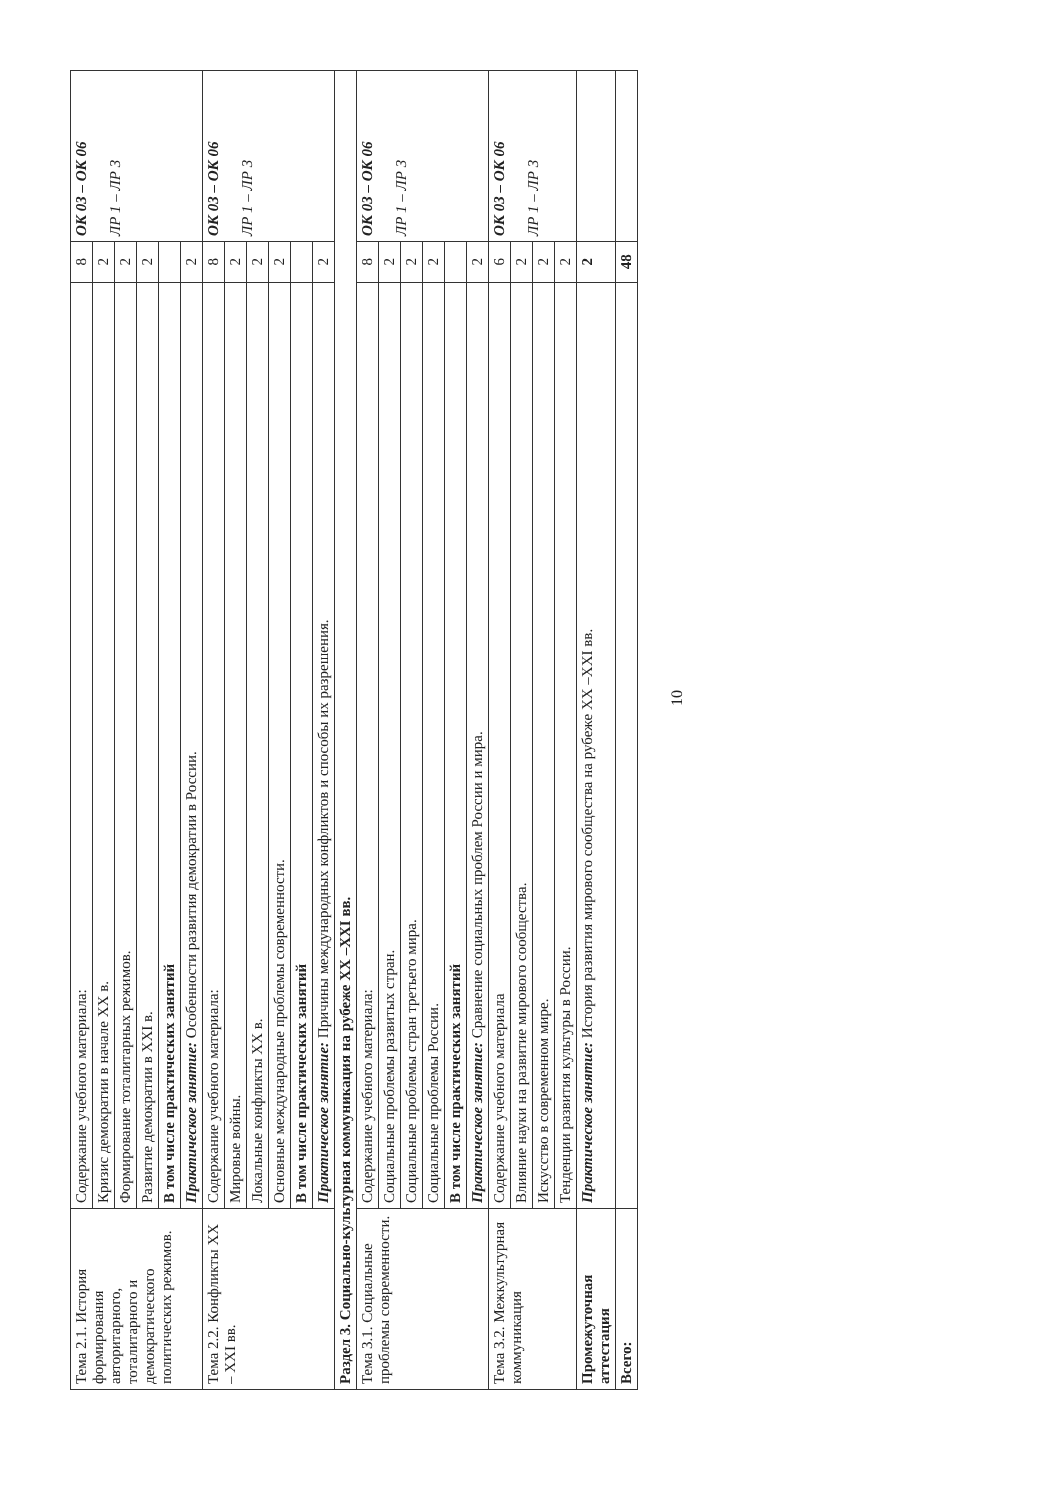| Тема 2.1. История формирования авторитарного, тоталитарного и демократического политических режимов. | Содержание учебного материала: | 8 | ОК 03 – ОК 06 ЛР 1 – ЛР 3 |
| | Кризис демократии в начале XX в. | 2 | |
| | Формирование тоталитарных режимов. | 2 | |
| | Развитие демократии в XXI в. | 2 | |
| | В том числе практических занятий | | |
| | Практическое занятие: Особенности развития демократии в России. | 2 | |
| Тема 2.2. Конфликты XX – XXI вв. | Содержание учебного материала: | 8 | ОК 03 – ОК 06 ЛР 1 – ЛР 3 |
| | Мировые войны. | 2 | |
| | Локальные конфликты XX в. | 2 | |
| | Основные международные проблемы современности. | 2 | |
| | В том числе практических занятий | | |
| | Практическое занятие: Причины международных конфликтов и способы их разрешения. | 2 | |
| Раздел 3. Социально-культурная коммуникация на рубеже XX –XXI вв. | | | |
| Тема 3.1. Социальные проблемы современности. | Содержание учебного материала: | 8 | ОК 03 – ОК 06 ЛР 1 – ЛР 3 |
| | Социальные проблемы развитых стран. | 2 | |
| | Социальные проблемы стран третьего мира. | 2 | |
| | Социальные проблемы России. | 2 | |
| | В том числе практических занятий | | |
| | Практическое занятие: Сравнение социальных проблем России и мира. | 2 | |
| Тема 3.2. Межкультурная коммуникация | Содержание учебного материала | 6 | ОК 03 – ОК 06 ЛР 1 – ЛР 3 |
| | Влияние науки на развитие мирового сообщества. | 2 | |
| | Искусство в современном мире. | 2 | |
| | Тенденции развития культуры в России. | 2 | |
| Промежуточная аттестация | Практическое занятие: История развития мирового сообщества на рубеже XX –XXI вв. | 2 | |
| Всего: | | 48 | |
10